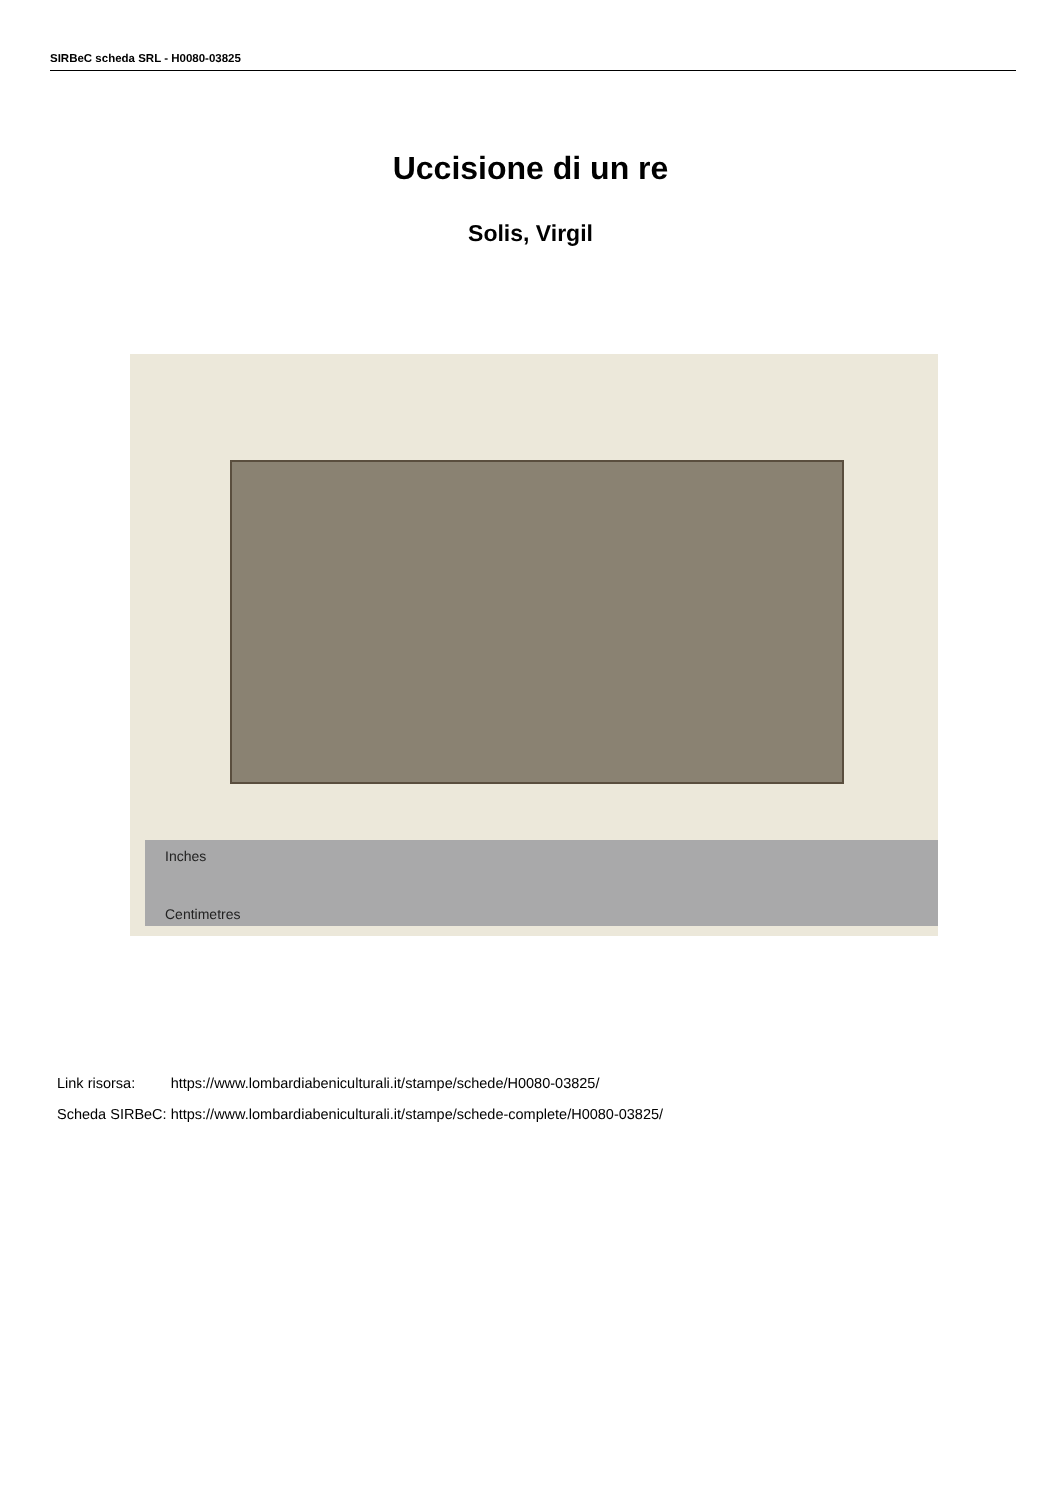SIRBeC scheda SRL - H0080-03825
Uccisione di un re
Solis, Virgil
Inches
Centimetres
| Link risorsa: | https://www.lombardiabeniculturali.it/stampe/schede/H0080-03825/ |
| Scheda SIRBeC: | https://www.lombardiabeniculturali.it/stampe/schede-complete/H0080-03825/ |